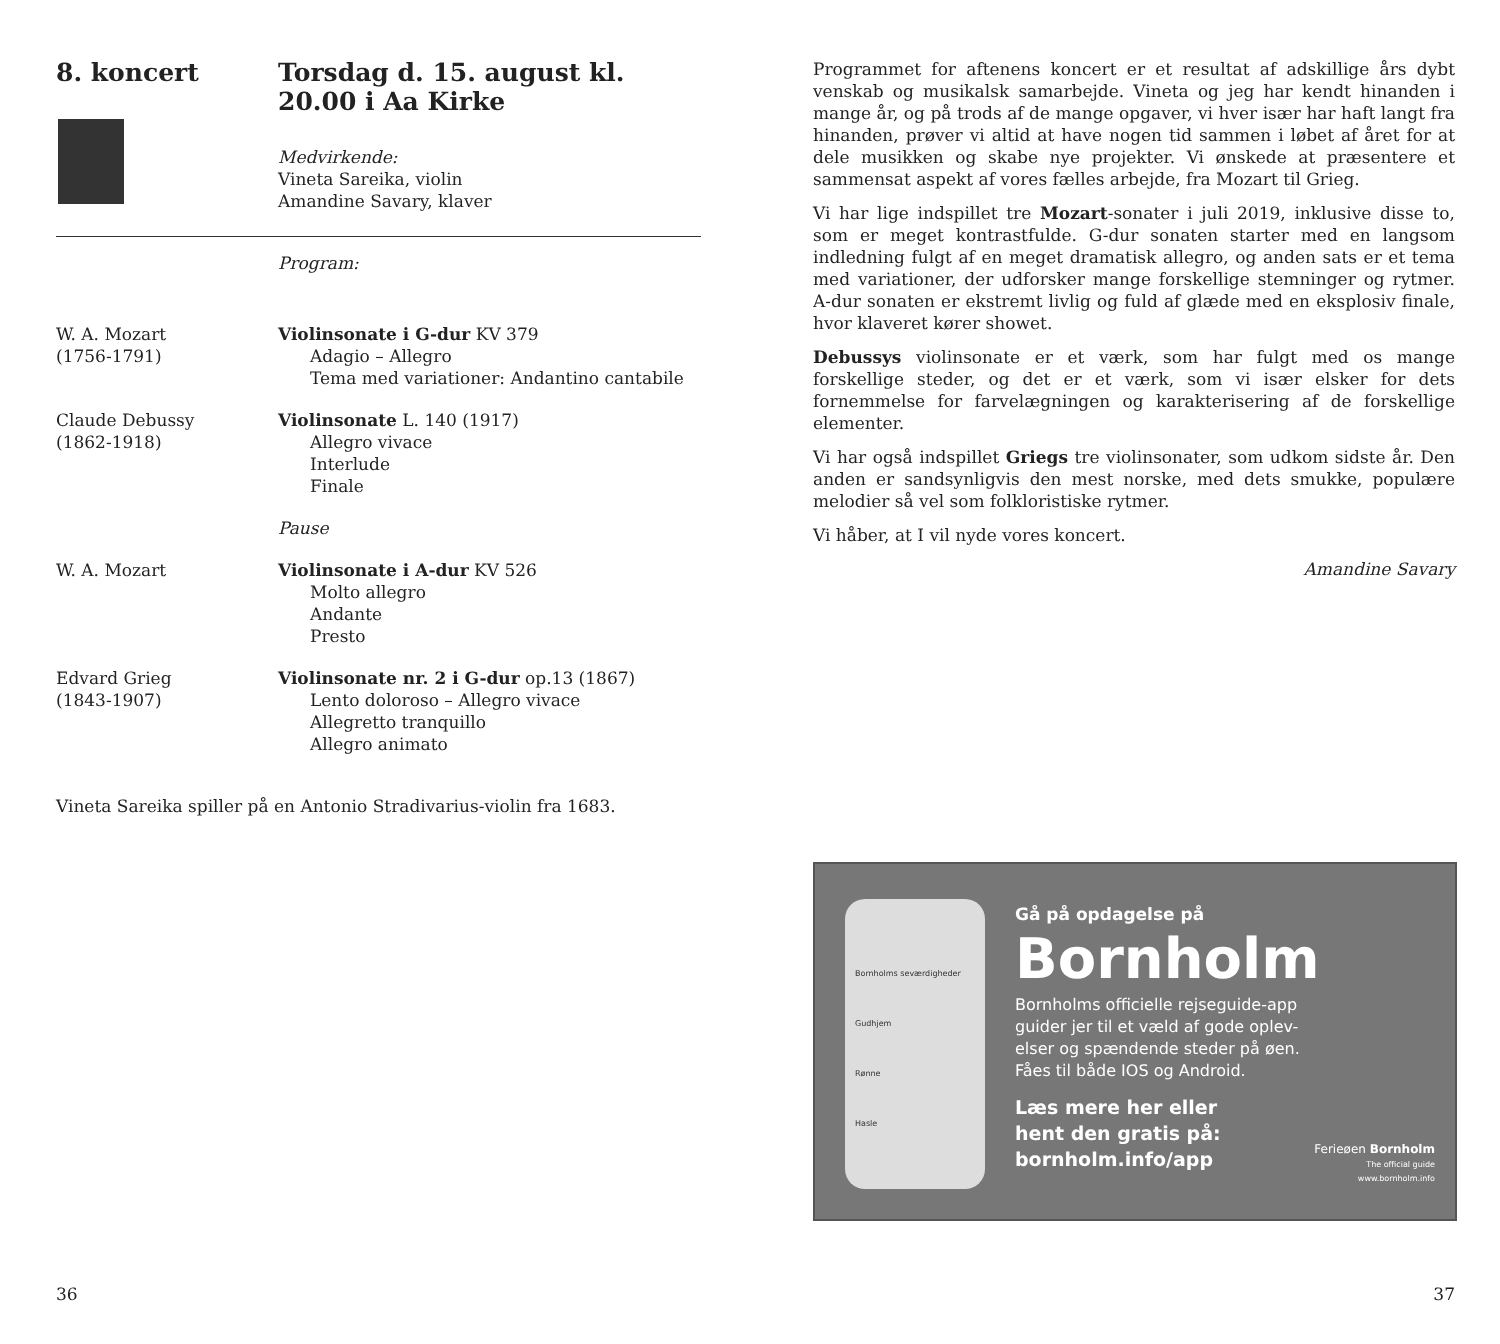8. koncert Torsdag d. 15. august kl. 20.00 i Aa Kirke
Medvirkende:
Vineta Sareika, violin
Amandine Savary, klaver
Program:
W. A. Mozart
(1756-1791)
Violinsonate i G-dur KV 379
Adagio – Allegro
Tema med variationer: Andantino cantabile
Claude Debussy
(1862-1918)
Violinsonate L. 140 (1917)
Allegro vivace
Interlude
Finale
Pause
W. A. Mozart Violinsonate i A-dur KV 526
Molto allegro
Andante
Presto
Edvard Grieg
(1843-1907)
Violinsonate nr. 2 i G-dur op.13 (1867)
Lento doloroso – Allegro vivace
Allegretto tranquillo
Allegro animato
Vineta Sareika spiller på en Antonio Stradivarius-violin fra 1683.
36
Programmet for aftenens koncert er et resultat af adskillige års dybt venskab og musikalsk samarbejde. Vineta og jeg har kendt hinanden i mange år, og på trods af de mange opgaver, vi hver især har haft langt fra hinanden, prøver vi altid at have nogen tid sammen i løbet af året for at dele musikken og skabe nye projekter. Vi ønskede at præsentere et sammensat aspekt af vores fælles arbejde, fra Mozart til Grieg.
Vi har lige indspillet tre Mozart-sonater i juli 2019, inklusive disse to, som er meget kontrastfulde. G-dur sonaten starter med en langsom indledning fulgt af en meget dramatisk allegro, og anden sats er et tema med variationer, der udforsker mange forskellige stemninger og rytmer. A-dur sonaten er ekstremt livlig og fuld af glæde med en eksplosiv finale, hvor klaveret kører showet.
Debussys violinsonate er et værk, som har fulgt med os mange forskellige steder, og det er et værk, som vi især elsker for dets fornemmelse for farvelægningen og karakterisering af de forskellige elementer.
Vi har også indspillet Griegs tre violinsonater, som udkom sidste år. Den anden er sandsynligvis den mest norske, med dets smukke, populære melodier så vel som folkloristiske rytmer.
Vi håber, at I vil nyde vores koncert.
Amandine Savary
Bornholms seværdigheder
Gudhjem
Rønne
Hasle
Gå på opdagelse på
Bornholm
Bornholms officielle rejseguide-app
guider jer til et væld af gode oplev-
elser og spændende steder på øen.
Fåes til både IOS og Android.
Læs mere her eller
hent den gratis på:
bornholm.info/app
Ferieøen Bornholm
The official guide
www.bornholm.info
37